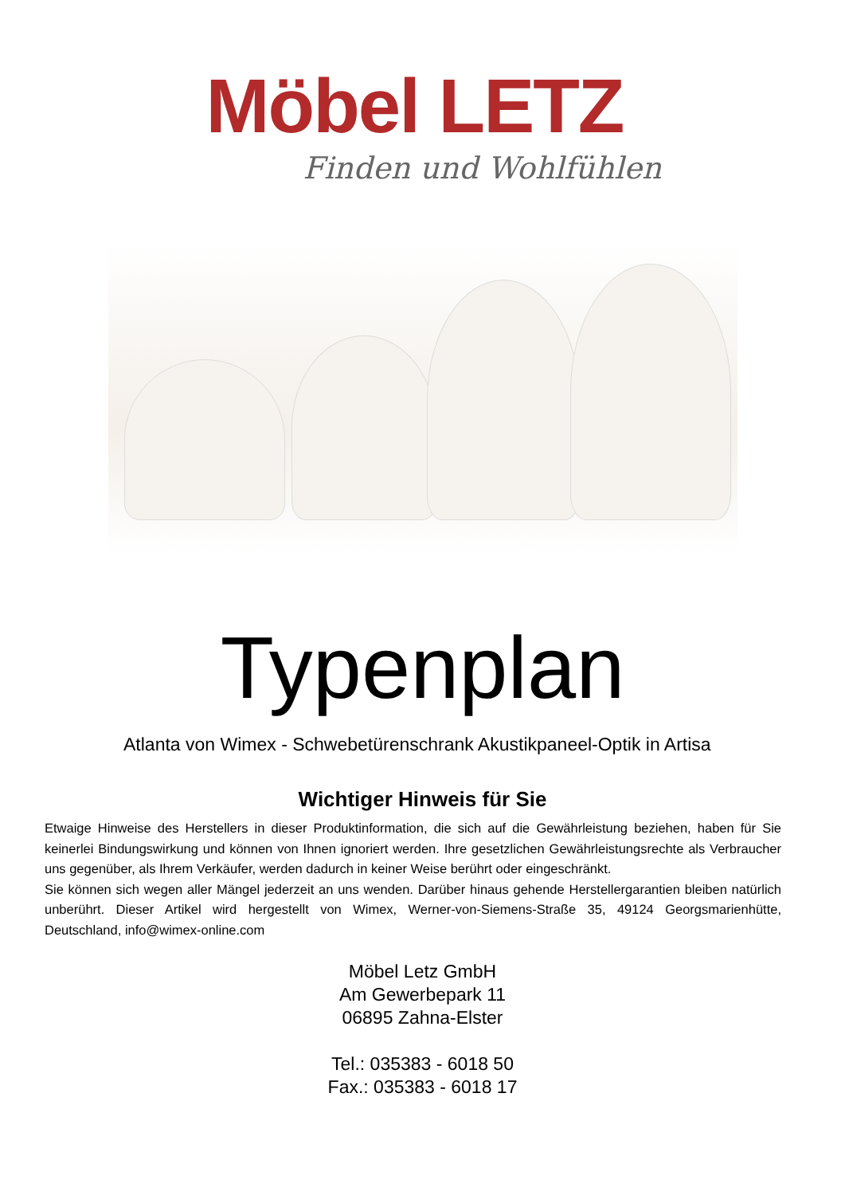Möbel LETZ
Finden und Wohlfühlen
Typenplan
Atlanta von Wimex - Schwebetürenschrank Akustikpaneel-Optik in Artisa
Wichtiger Hinweis für Sie
Etwaige Hinweise des Herstellers in dieser Produktinformation, die sich auf die Gewährleistung beziehen, haben für Sie keinerlei Bindungswirkung und können von Ihnen ignoriert werden. Ihre gesetzlichen Gewährleistungsrechte als Verbraucher uns gegenüber, als Ihrem Verkäufer, werden dadurch in keiner Weise berührt oder eingeschränkt.
Sie können sich wegen aller Mängel jederzeit an uns wenden. Darüber hinaus gehende Herstellergarantien bleiben natürlich unberührt. Dieser Artikel wird hergestellt von Wimex, Werner-von-Siemens-Straße 35, 49124 Georgsmarienhütte, Deutschland, info@wimex-online.com
Möbel Letz GmbH
Am Gewerbepark 11
06895 Zahna-Elster
Tel.: 035383 - 6018 50
Fax.: 035383 - 6018 17